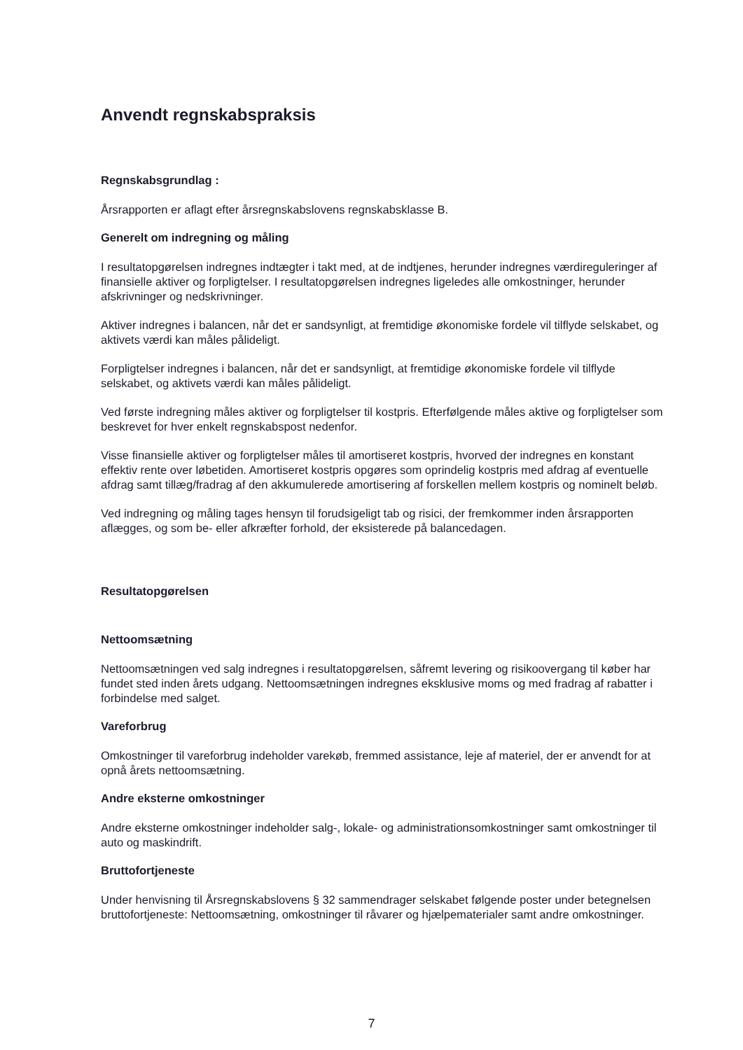Anvendt regnskabspraksis
Regnskabsgrundlag :
Årsrapporten er aflagt efter årsregnskabslovens regnskabsklasse B.
Generelt om indregning og måling
I resultatopgørelsen indregnes indtægter i takt med, at de indtjenes, herunder indregnes værdireguleringer af finansielle aktiver og forpligtelser. I resultatopgørelsen indregnes ligeledes alle omkostninger, herunder afskrivninger og nedskrivninger.
Aktiver indregnes i balancen, når det er sandsynligt, at fremtidige økonomiske fordele vil tilflyde selskabet, og aktivets værdi kan måles pålideligt.
Forpligtelser indregnes i balancen, når det er sandsynligt, at fremtidige økonomiske fordele vil tilflyde selskabet, og aktivets værdi kan måles pålideligt.
Ved første indregning måles aktiver og forpligtelser til kostpris. Efterfølgende måles aktive og forpligtelser som beskrevet for hver enkelt regnskabspost nedenfor.
Visse finansielle aktiver og forpligtelser måles til amortiseret kostpris, hvorved der indregnes en konstant effektiv rente over løbetiden. Amortiseret kostpris opgøres som oprindelig kostpris med afdrag af eventuelle afdrag samt tillæg/fradrag af den akkumulerede amortisering af forskellen mellem kostpris og nominelt beløb.
Ved indregning og måling tages hensyn til forudsigeligt tab og risici, der fremkommer inden årsrapporten aflægges, og som be- eller afkræfter forhold, der eksisterede på balancedagen.
Resultatopgørelsen
Nettoomsætning
Nettoomsætningen ved salg indregnes i resultatopgørelsen, såfremt levering og risikoovergang til køber har fundet sted inden årets udgang. Nettoomsætningen indregnes eksklusive moms og med fradrag af rabatter i forbindelse med salget.
Vareforbrug
Omkostninger til vareforbrug indeholder varekøb, fremmed assistance, leje af materiel, der er anvendt for at opnå årets nettoomsætning.
Andre eksterne omkostninger
Andre eksterne omkostninger indeholder salg-, lokale- og administrationsomkostninger samt omkostninger til auto og maskindrift.
Bruttofortjeneste
Under henvisning til Årsregnskabslovens § 32 sammendrager selskabet følgende poster under betegnelsen bruttofortjeneste: Nettoomsætning, omkostninger til råvarer og hjælpematerialer samt andre omkostninger.
7